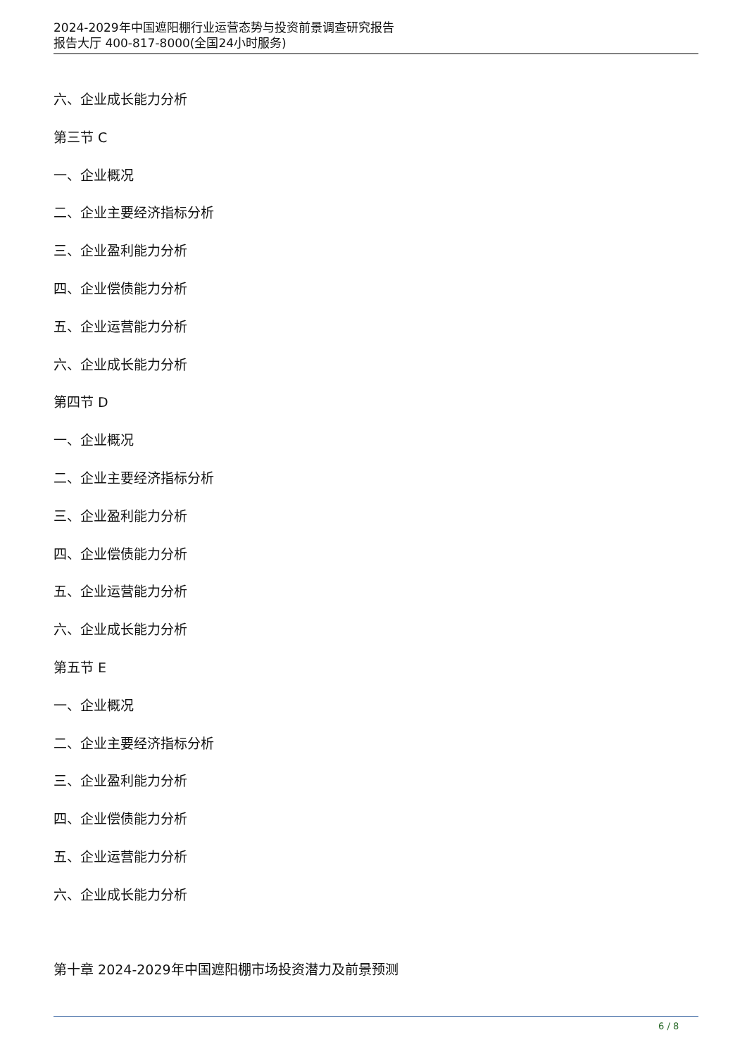2024-2029年中国遮阳棚行业运营态势与投资前景调查研究报告
报告大厅 400-817-8000(全国24小时服务)
六、企业成长能力分析
第三节 C
一、企业概况
二、企业主要经济指标分析
三、企业盈利能力分析
四、企业偿债能力分析
五、企业运营能力分析
六、企业成长能力分析
第四节 D
一、企业概况
二、企业主要经济指标分析
三、企业盈利能力分析
四、企业偿债能力分析
五、企业运营能力分析
六、企业成长能力分析
第五节 E
一、企业概况
二、企业主要经济指标分析
三、企业盈利能力分析
四、企业偿债能力分析
五、企业运营能力分析
六、企业成长能力分析
第十章 2024-2029年中国遮阳棚市场投资潜力及前景预测
6 / 8